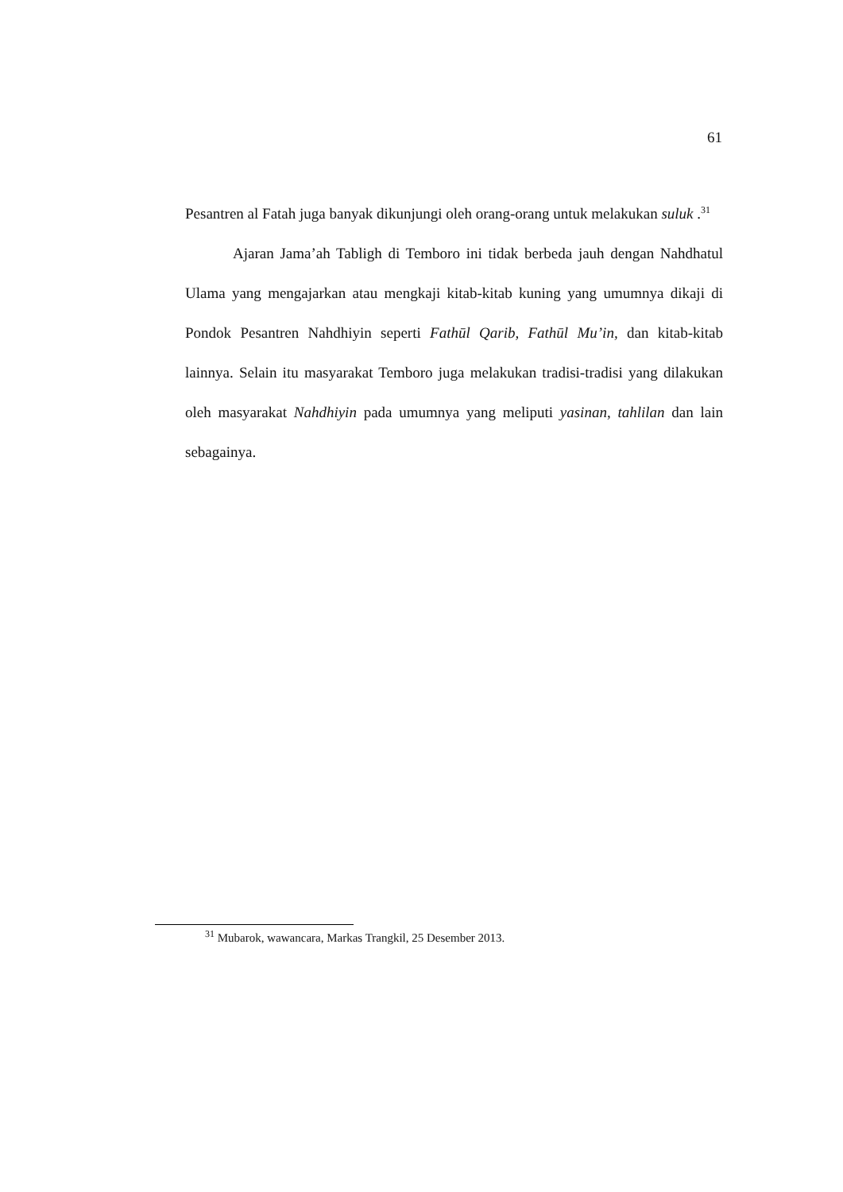61
Pesantren al Fatah juga banyak dikunjungi oleh orang-orang untuk melakukan suluk .<sup>31</sup>
Ajaran Jama’ah Tabligh di Temboro ini tidak berbeda jauh dengan Nahdhatul Ulama yang mengajarkan atau mengkaji kitab-kitab kuning yang umumnya dikaji di Pondok Pesantren Nahdhiyin seperti Fathūl Qarib, Fathūl Mu’in, dan kitab-kitab lainnya. Selain itu masyarakat Temboro juga melakukan tradisi-tradisi yang dilakukan oleh masyarakat Nahdhiyin pada umumnya yang meliputi yasinan, tahlilan dan lain sebagainya.
<sup>31</sup> Mubarok, wawancara, Markas Trangkil, 25 Desember 2013.